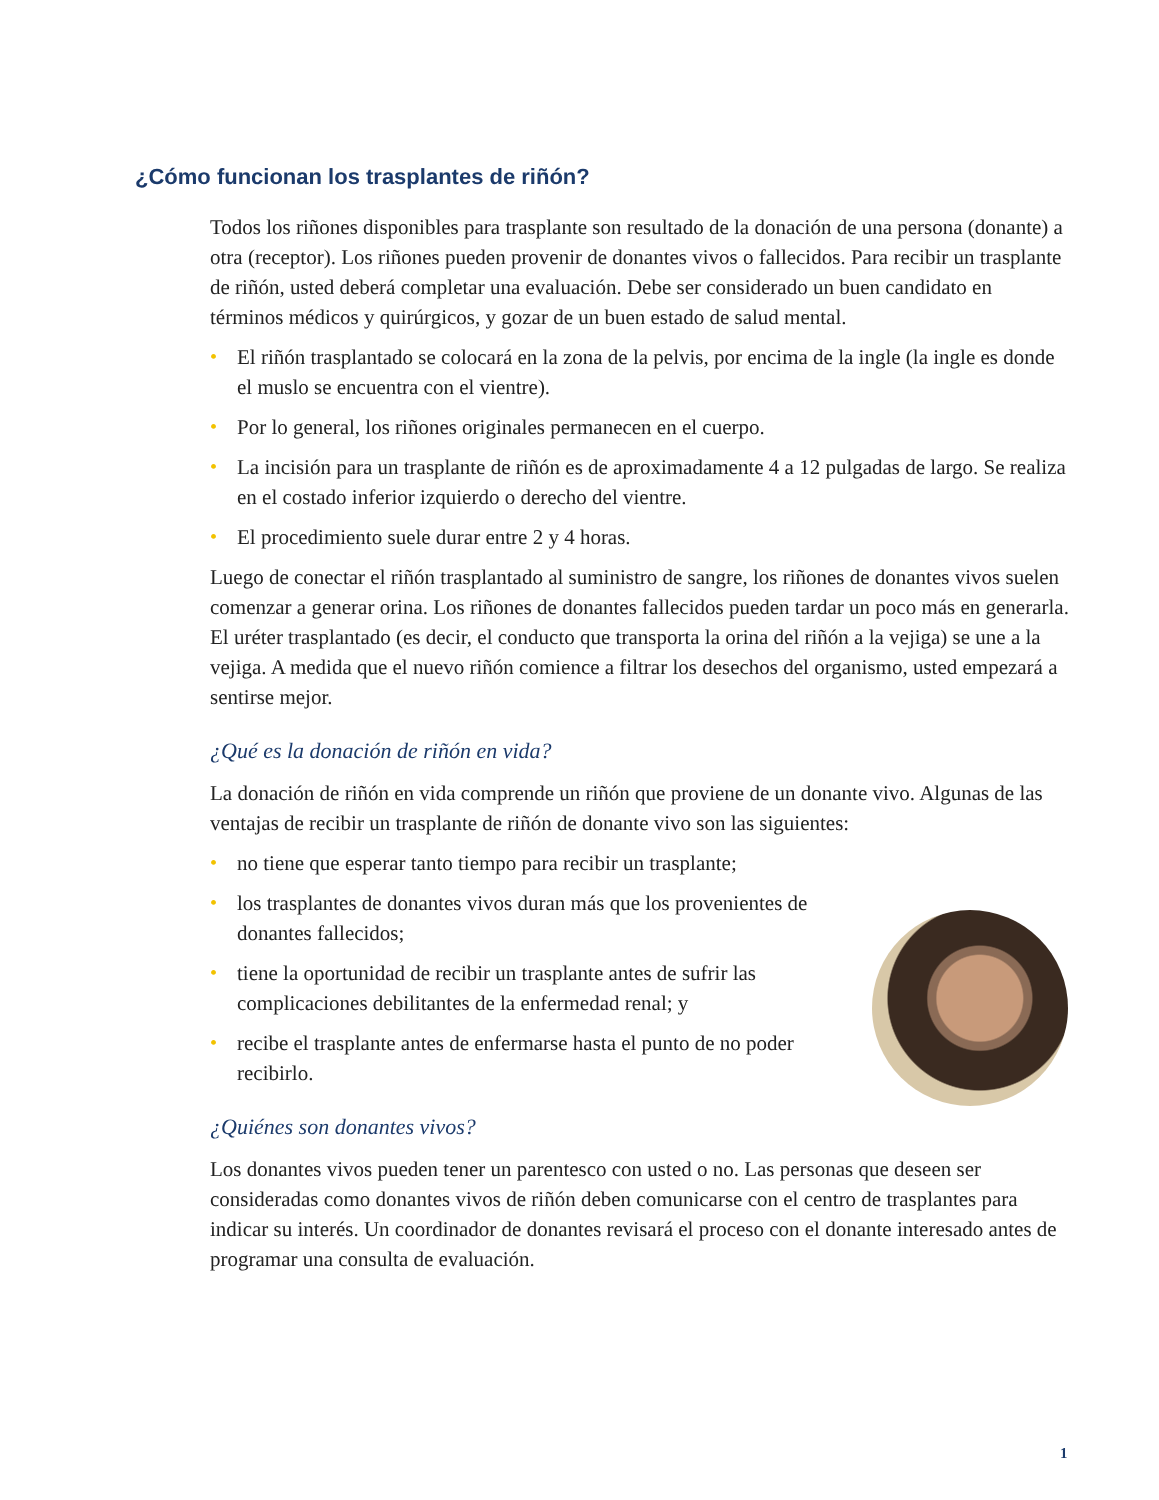¿Cómo funcionan los trasplantes de riñón?
Todos los riñones disponibles para trasplante son resultado de la donación de una persona (donante) a otra (receptor). Los riñones pueden provenir de donantes vivos o fallecidos. Para recibir un trasplante de riñón, usted deberá completar una evaluación. Debe ser considerado un buen candidato en términos médicos y quirúrgicos, y gozar de un buen estado de salud mental.
• El riñón trasplantado se colocará en la zona de la pelvis, por encima de la ingle (la ingle es donde el muslo se encuentra con el vientre).
• Por lo general, los riñones originales permanecen en el cuerpo.
• La incisión para un trasplante de riñón es de aproximadamente 4 a 12 pulgadas de largo. Se realiza en el costado inferior izquierdo o derecho del vientre.
• El procedimiento suele durar entre 2 y 4 horas.
Luego de conectar el riñón trasplantado al suministro de sangre, los riñones de donantes vivos suelen comenzar a generar orina. Los riñones de donantes fallecidos pueden tardar un poco más en generarla. El uréter trasplantado (es decir, el conducto que transporta la orina del riñón a la vejiga) se une a la vejiga. A medida que el nuevo riñón comience a filtrar los desechos del organismo, usted empezará a sentirse mejor.
¿Qué es la donación de riñón en vida?
La donación de riñón en vida comprende un riñón que proviene de un donante vivo. Algunas de las ventajas de recibir un trasplante de riñón de donante vivo son las siguientes:
• no tiene que esperar tanto tiempo para recibir un trasplante;
• los trasplantes de donantes vivos duran más que los provenientes de donantes fallecidos;
• tiene la oportunidad de recibir un trasplante antes de sufrir las complicaciones debilitantes de la enfermedad renal; y
• recibe el trasplante antes de enfermarse hasta el punto de no poder recibirlo.
¿Quiénes son donantes vivos?
Los donantes vivos pueden tener un parentesco con usted o no. Las personas que deseen ser consideradas como donantes vivos de riñón deben comunicarse con el centro de trasplantes para indicar su interés. Un coordinador de donantes revisará el proceso con el donante interesado antes de programar una consulta de evaluación.
1